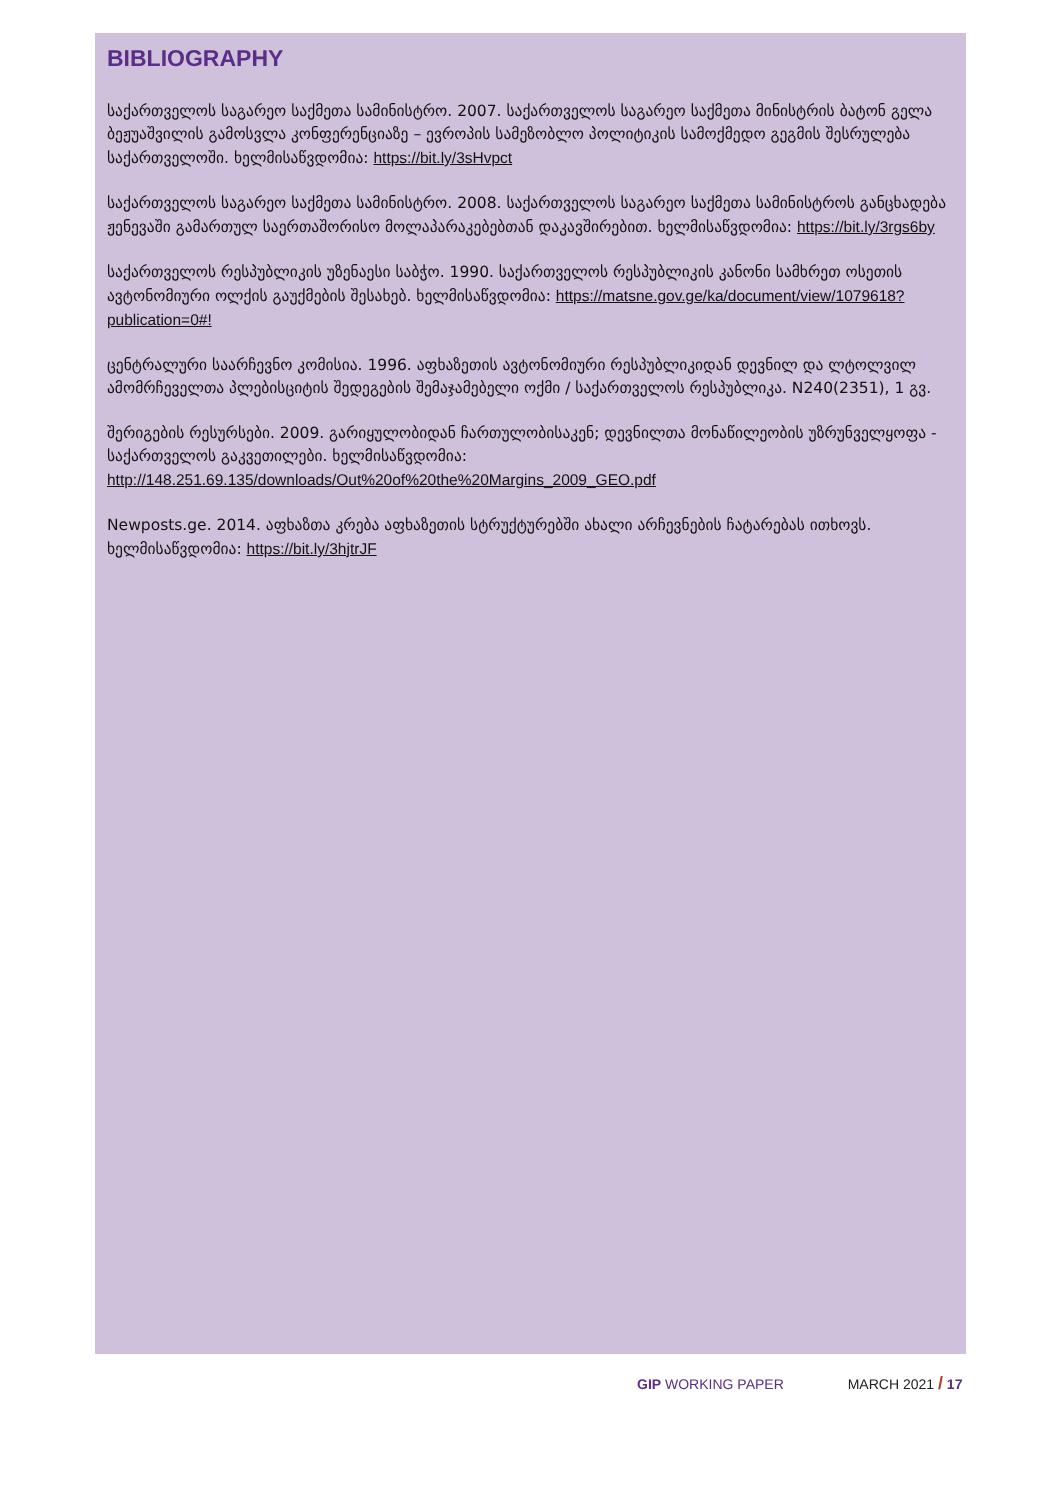BIBLIOGRAPHY
საქართველოს საგარეო საქმეთა სამინისტრო. 2007. საქართველოს საგარეო საქმეთა მინისტრის ბატონ გელა ბეჟუაშვილის გამოსვლა კონფერენციაზე – ევროპის სამეზობლო პოლიტიკის სამოქმედო გეგმის შესრულება საქართველოში. ხელმისაწვდომია: https://bit.ly/3sHvpct
საქართველოს საგარეო საქმეთა სამინისტრო. 2008. საქართველოს საგარეო საქმეთა სამინისტროს განცხადება ჟენევაში გამართულ საერთაშორისო მოლაპარაკებებთან დაკავშირებით. ხელმისაწვდომია: https://bit.ly/3rgs6by
საქართველოს რესპუბლიკის უზენაესი საბჭო. 1990. საქართველოს რესპუბლიკის კანონი სამხრეთ ოსეთის ავტონომიური ოლქის გაუქმების შესახებ. ხელმისაწვდომია: https://matsne.gov.ge/ka/document/view/1079618?publication=0#!
ცენტრალური საარჩევნო კომისია. 1996. აფხაზეთის ავტონომიური რესპუბლიკიდან დევნილ და ლტოლვილ ამომრჩეველთა პლებისციტის შედეგების შემაჯამებელი ოქმი / საქართველოს რესპუბლიკა. N240(2351), 1 გვ.
შერიგების რესურსები. 2009. გარიყულობიდან ჩართულობისაკენ; დევნილთა მონაწილეობის უზრუნველყოფა - საქართველოს გაკვეთილები. ხელმისაწვდომია: http://148.251.69.135/downloads/Out%20of%20the%20Margins_2009_GEO.pdf
Newposts.ge. 2014. აფხაზთა კრება აფხაზეთის სტრუქტურებში ახალი არჩევნების ჩატარებას ითხოვს. ხელმისაწვდომია: https://bit.ly/3hjtrJF
GIP WORKING PAPER MARCH 2021 / 17